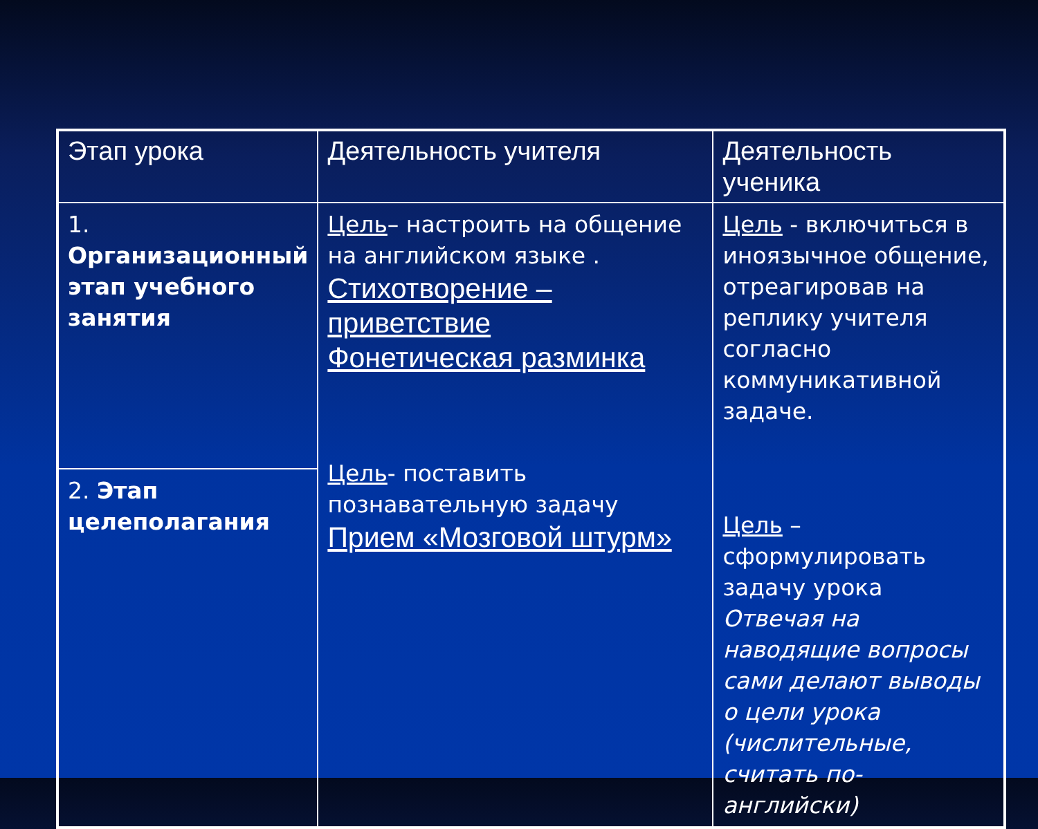| Этап урока | Деятельность учителя | Деятельность ученика |
| 1. Организационный этап учебного занятия | Цель – настроить на общение на английском языке . Стихотворение – приветствие Фонетическая разминка Цель - поставить познавательную задачу Прием «Мозговой штурм» | Цель - включиться в иноязычное общение, отреагировав на реплику учителя согласно коммуникативной задаче. Цель –сформулировать задачу урока Отвечая на наводящие вопросы сами делают выводы о цели урока (числительные, считать по-английски) |
| 2. Этап целеполагания | | |